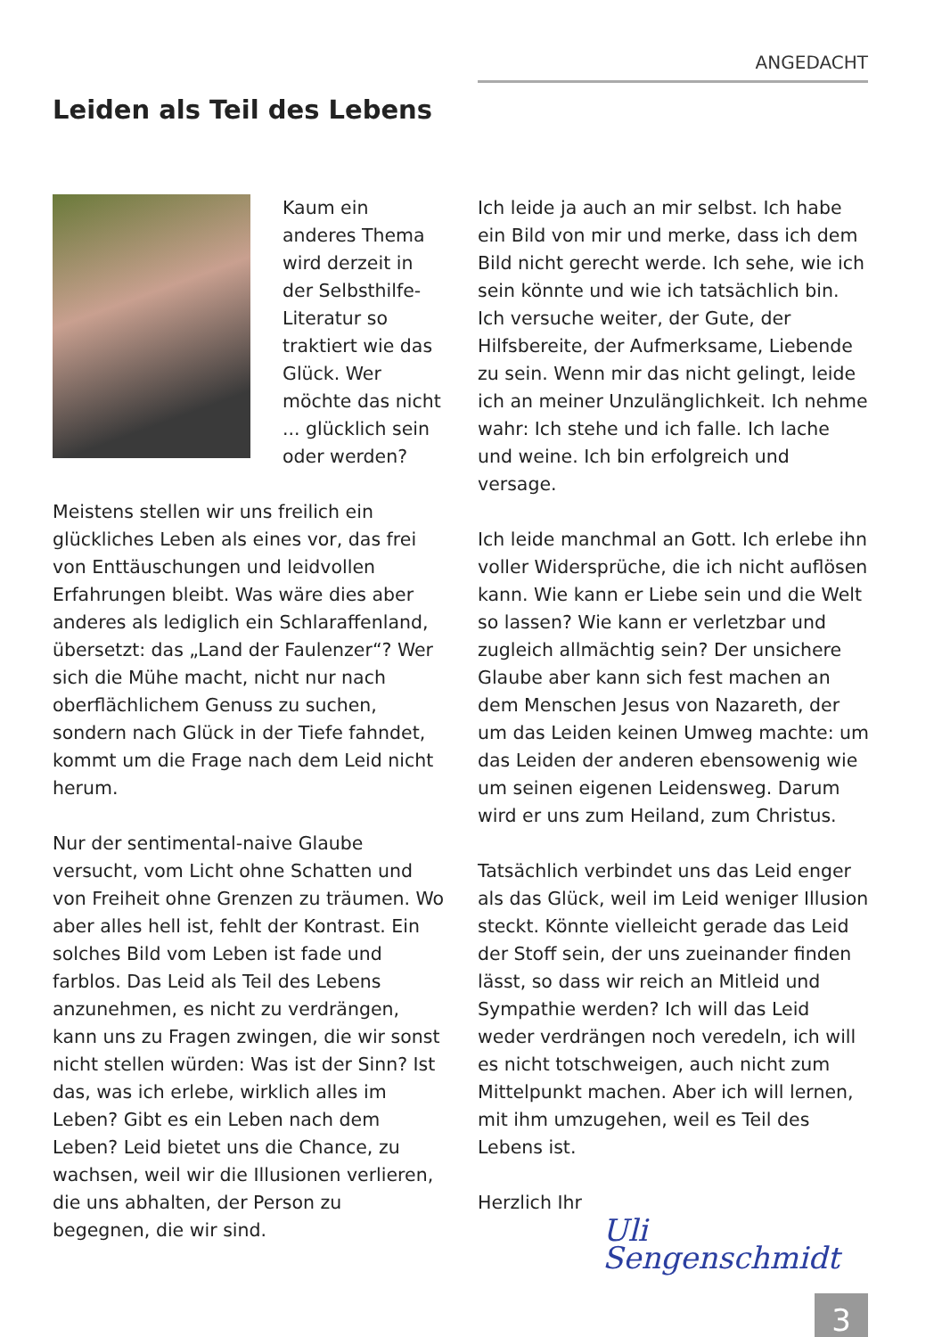ANGEDACHT
Leiden als Teil des Lebens
Kaum ein anderes Thema wird derzeit in der Selbsthilfe-Literatur so traktiert wie das Glück. Wer möchte das nicht ... glücklich sein oder werden?
Meistens stellen wir uns freilich ein glückliches Leben als eines vor, das frei von Enttäuschungen und leidvollen Erfahrungen bleibt. Was wäre dies aber anderes als lediglich ein Schlaraffenland, übersetzt: das „Land der Faulenzer“? Wer sich die Mühe macht, nicht nur nach oberflächlichem Genuss zu suchen, sondern nach Glück in der Tiefe fahndet, kommt um die Frage nach dem Leid nicht herum.
Nur der sentimental-naive Glaube versucht, vom Licht ohne Schatten und von Freiheit ohne Grenzen zu träumen. Wo aber alles hell ist, fehlt der Kontrast. Ein solches Bild vom Leben ist fade und farblos. Das Leid als Teil des Lebens anzunehmen, es nicht zu verdrängen, kann uns zu Fragen zwingen, die wir sonst nicht stellen würden: Was ist der Sinn? Ist das, was ich erlebe, wirklich alles im Leben? Gibt es ein Leben nach dem Leben? Leid bietet uns die Chance, zu wachsen, weil wir die Illusionen verlieren, die uns abhalten, der Person zu begegnen, die wir sind.
Ich leide ja auch an mir selbst. Ich habe ein Bild von mir und merke, dass ich dem Bild nicht gerecht werde. Ich sehe, wie ich sein könnte und wie ich tatsächlich bin. Ich versuche weiter, der Gute, der Hilfsbereite, der Aufmerksame, Liebende zu sein. Wenn mir das nicht gelingt, leide ich an meiner Unzulänglichkeit. Ich nehme wahr: Ich stehe und ich falle. Ich lache und weine. Ich bin erfolgreich und versage.
Ich leide manchmal an Gott. Ich erlebe ihn voller Widersprüche, die ich nicht auflösen kann. Wie kann er Liebe sein und die Welt so lassen? Wie kann er verletzbar und zugleich allmächtig sein? Der unsichere Glaube aber kann sich fest machen an dem Menschen Jesus von Nazareth, der um das Leiden keinen Umweg machte: um das Leiden der anderen ebensowenig wie um seinen eigenen Leidensweg. Darum wird er uns zum Heiland, zum Christus.
Tatsächlich verbindet uns das Leid enger als das Glück, weil im Leid weniger Illusion steckt. Könnte vielleicht gerade das Leid der Stoff sein, der uns zueinander finden lässt, so dass wir reich an Mitleid und Sympathie werden? Ich will das Leid weder verdrängen noch veredeln, ich will es nicht totschweigen, auch nicht zum Mittelpunkt machen. Aber ich will lernen, mit ihm umzugehen, weil es Teil des Lebens ist.
Herzlich Ihr
Uli Sengenschmidt
3